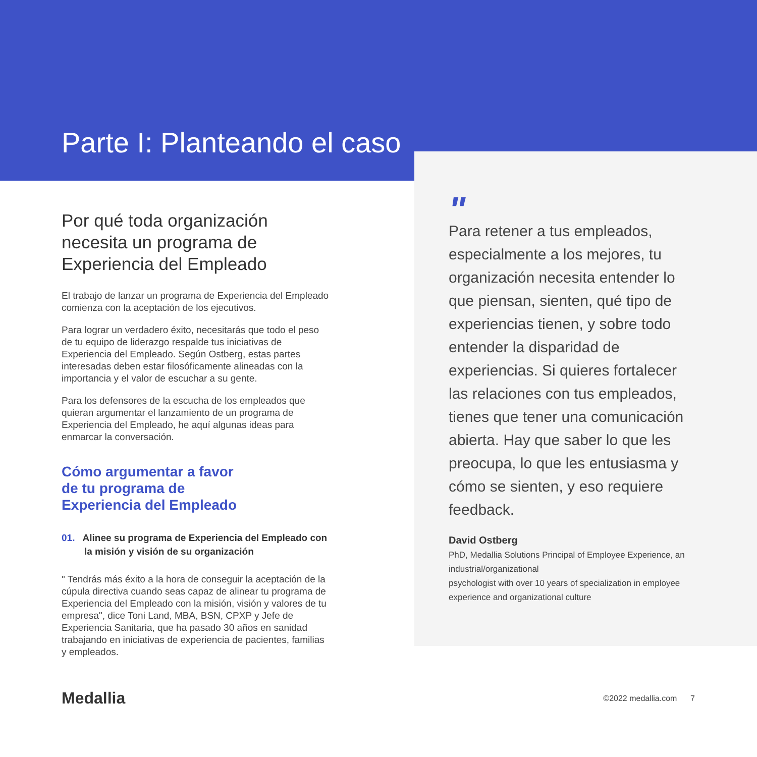Parte I: Planteando el caso
Por qué toda organización necesita un programa de Experiencia del Empleado
El trabajo de lanzar un programa de Experiencia del Empleado comienza con la aceptación de los ejecutivos.
Para lograr un verdadero éxito, necesitarás que todo el peso de tu equipo de liderazgo respalde tus iniciativas de Experiencia del Empleado. Según Ostberg, estas partes interesadas deben estar filosóficamente alineadas con la importancia y el valor de escuchar a su gente.
Para los defensores de la escucha de los empleados que quieran argumentar el lanzamiento de un programa de Experiencia del Empleado, he aquí algunas ideas para enmarcar la conversación.
Cómo argumentar a favor
de tu programa de
Experiencia del Empleado
01. Alinee su programa de Experiencia del Empleado con la misión y visión de su organización
" Tendrás más éxito a la hora de conseguir la aceptación de la cúpula directiva cuando seas capaz de alinear tu programa de Experiencia del Empleado con la misión, visión y valores de tu empresa", dice Toni Land, MBA, BSN, CPXP y Jefe de Experiencia Sanitaria, que ha pasado 30 años en sanidad trabajando en iniciativas de experiencia de pacientes, familias y empleados.
"
Para retener a tus empleados, especialmente a los mejores, tu organización necesita entender lo que piensan, sienten, qué tipo de experiencias tienen, y sobre todo entender la disparidad de experiencias. Si quieres fortalecer las relaciones con tus empleados, tienes que tener una comunicación abierta. Hay que saber lo que les preocupa, lo que les entusiasma y cómo se sienten, y eso requiere feedback.
David Ostberg
PhD, Medallia Solutions Principal of Employee Experience, an industrial/organizational
psychologist with over 10 years of specialization in employee experience and organizational culture
Medallia ©2022 medallia.com 7